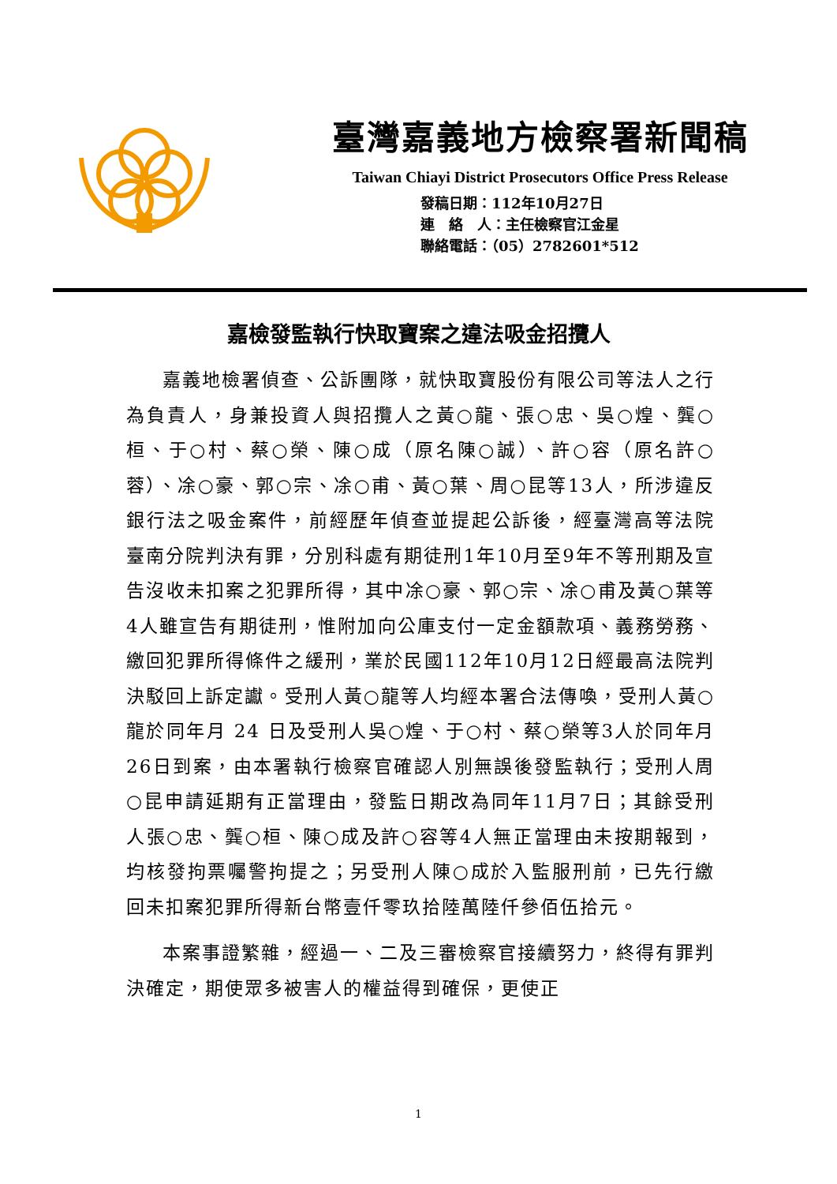臺灣嘉義地方檢察署新聞稿
Taiwan Chiayi District Prosecutors Office Press Release
發稿日期：112年10月27日
連　絡　人：主任檢察官江金星
聯絡電話：（05）2782601*512
嘉檢發監執行快取寶案之違法吸金招攬人
嘉義地檢署偵查、公訴團隊，就快取寶股份有限公司等法人之行為負責人，身兼投資人與招攬人之黃○龍、張○忠、吳○煌、龔○桓、于○村、蔡○榮、陳○成（原名陳○誠）、許○容（原名許○蓉）、凃○豪、郭○宗、凃○甫、黃○葉、周○昆等13人，所涉違反銀行法之吸金案件，前經歷年偵查並提起公訴後，經臺灣高等法院臺南分院判決有罪，分別科處有期徒刑1年10月至9年不等刑期及宣告沒收未扣案之犯罪所得，其中凃○豪、郭○宗、凃○甫及黃○葉等4人雖宣告有期徒刑，惟附加向公庫支付一定金額款項、義務勞務、繳回犯罪所得條件之緩刑，業於民國112年10月12日經最高法院判決駁回上訴定讞。受刑人黃○龍等人均經本署合法傳喚，受刑人黃○龍於同年月 24 日及受刑人吳○煌、于○村、蔡○榮等3人於同年月26日到案，由本署執行檢察官確認人別無誤後發監執行；受刑人周○昆申請延期有正當理由，發監日期改為同年11月7日；其餘受刑人張○忠、龔○桓、陳○成及許○容等4人無正當理由未按期報到，均核發拘票囑警拘提之；另受刑人陳○成於入監服刑前，已先行繳回未扣案犯罪所得新台幣壹仟零玖拾陸萬陸仟參佰伍拾元。
本案事證繁雜，經過一、二及三審檢察官接續努力，終得有罪判決確定，期使眾多被害人的權益得到確保，更使正
1